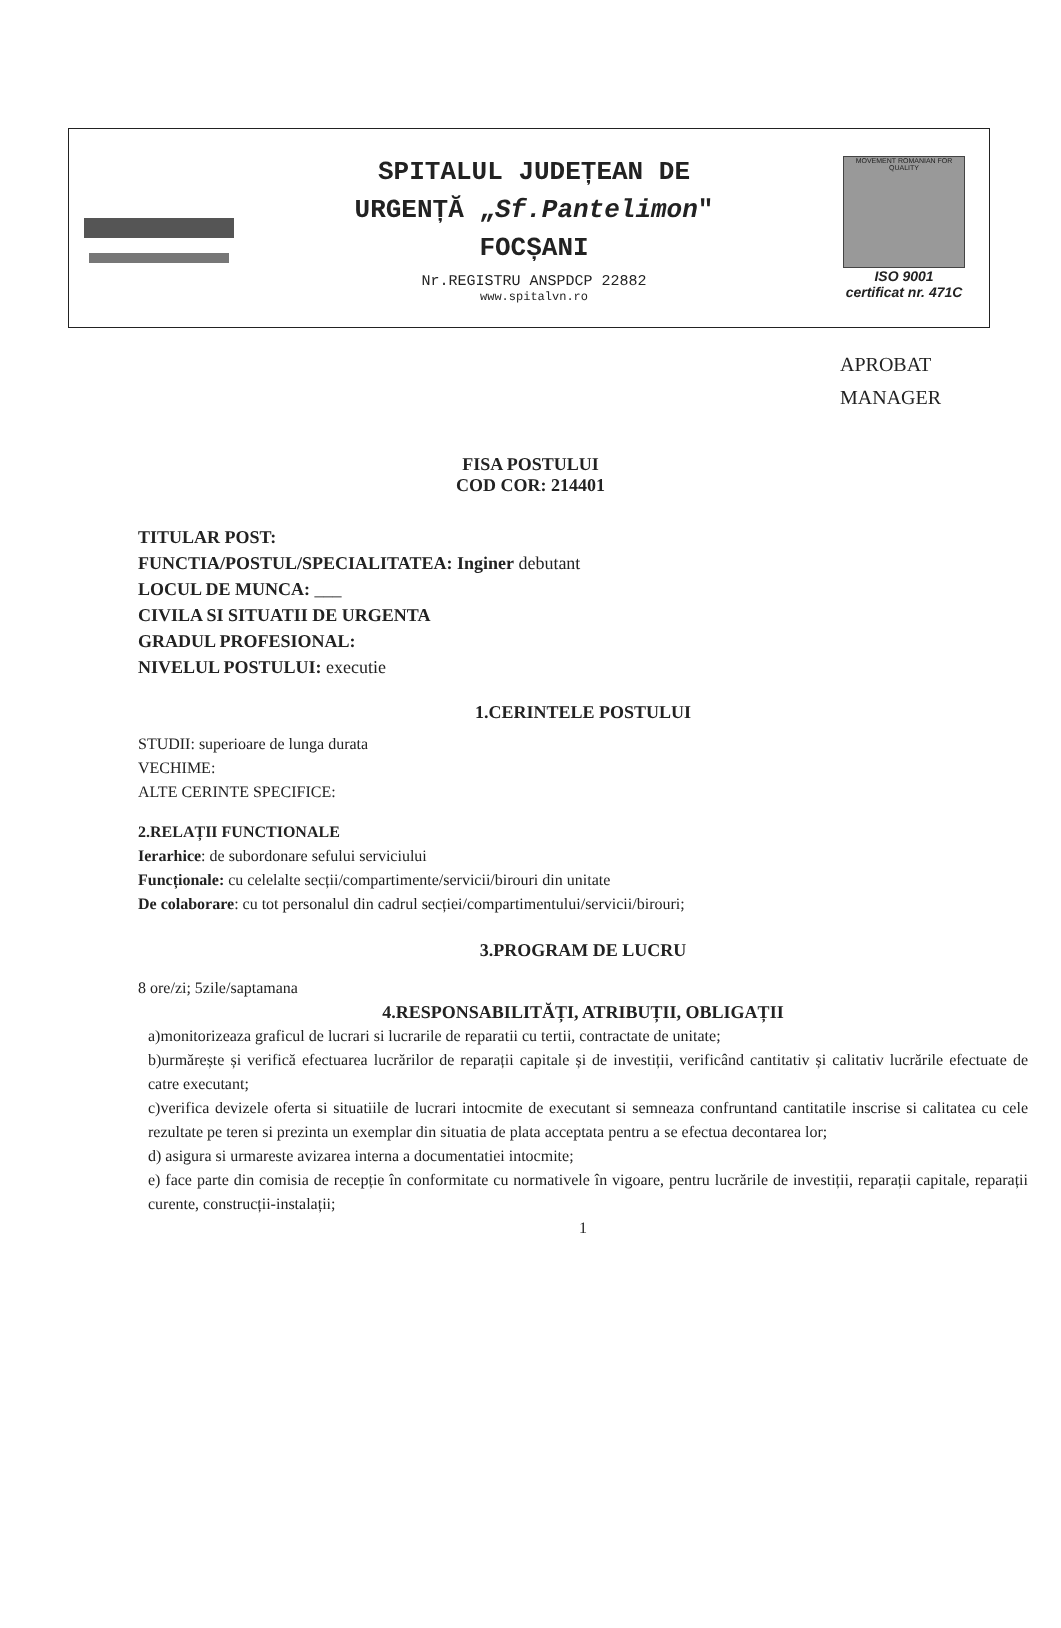SPITALUL JUDEȚEAN DE
URGENȚĂ „Sf.Pantelimon"
FOCȘANI
Nr.REGISTRU ANSPDCP 22882
www.spitalvn.ro
MOVEMENT ROMANIAN FOR QUALITY
ISO 9001
certificat nr. 471C
APROBAT
MANAGER
FISA POSTULUI
COD COR: 214401
TITULAR POST:
FUNCTIA/POSTUL/SPECIALITATEA: Inginer debutant
LOCUL DE MUNCA: ___
CIVILA SI SITUATII DE URGENTA
GRADUL PROFESIONAL:
NIVELUL POSTULUI: executie
1.CERINTELE POSTULUI
STUDII: superioare de lunga durata
VECHIME:
ALTE CERINTE SPECIFICE:
2.RELAȚII FUNCTIONALE
Ierarhice: de subordonare sefului serviciului
Funcționale: cu celelalte secții/compartimente/servicii/birouri din unitate
De colaborare: cu tot personalul din cadrul secției/compartimentului/servicii/birouri;
3.PROGRAM DE LUCRU
8 ore/zi; 5zile/saptamana
4.RESPONSABILITĂȚI, ATRIBUȚII, OBLIGAȚII
a)monitorizeaza graficul de lucrari si lucrarile de reparatii cu tertii, contractate de unitate;
b)urmărește și verifică efectuarea lucrărilor de reparații capitale și de investiții, verificând cantitativ și calitativ lucrările efectuate de catre executant;
c)verifica devizele oferta si situatiile de lucrari intocmite de executant si semneaza confruntand cantitatile inscrise si calitatea cu cele rezultate pe teren si prezinta un exemplar din situatia de plata acceptata pentru a se efectua decontarea lor;
d) asigura si urmareste avizarea interna a documentatiei intocmite;
e) face parte din comisia de recepție în conformitate cu normativele în vigoare, pentru lucrările de investiții, reparații capitale, reparații curente, construcții-instalații;
1